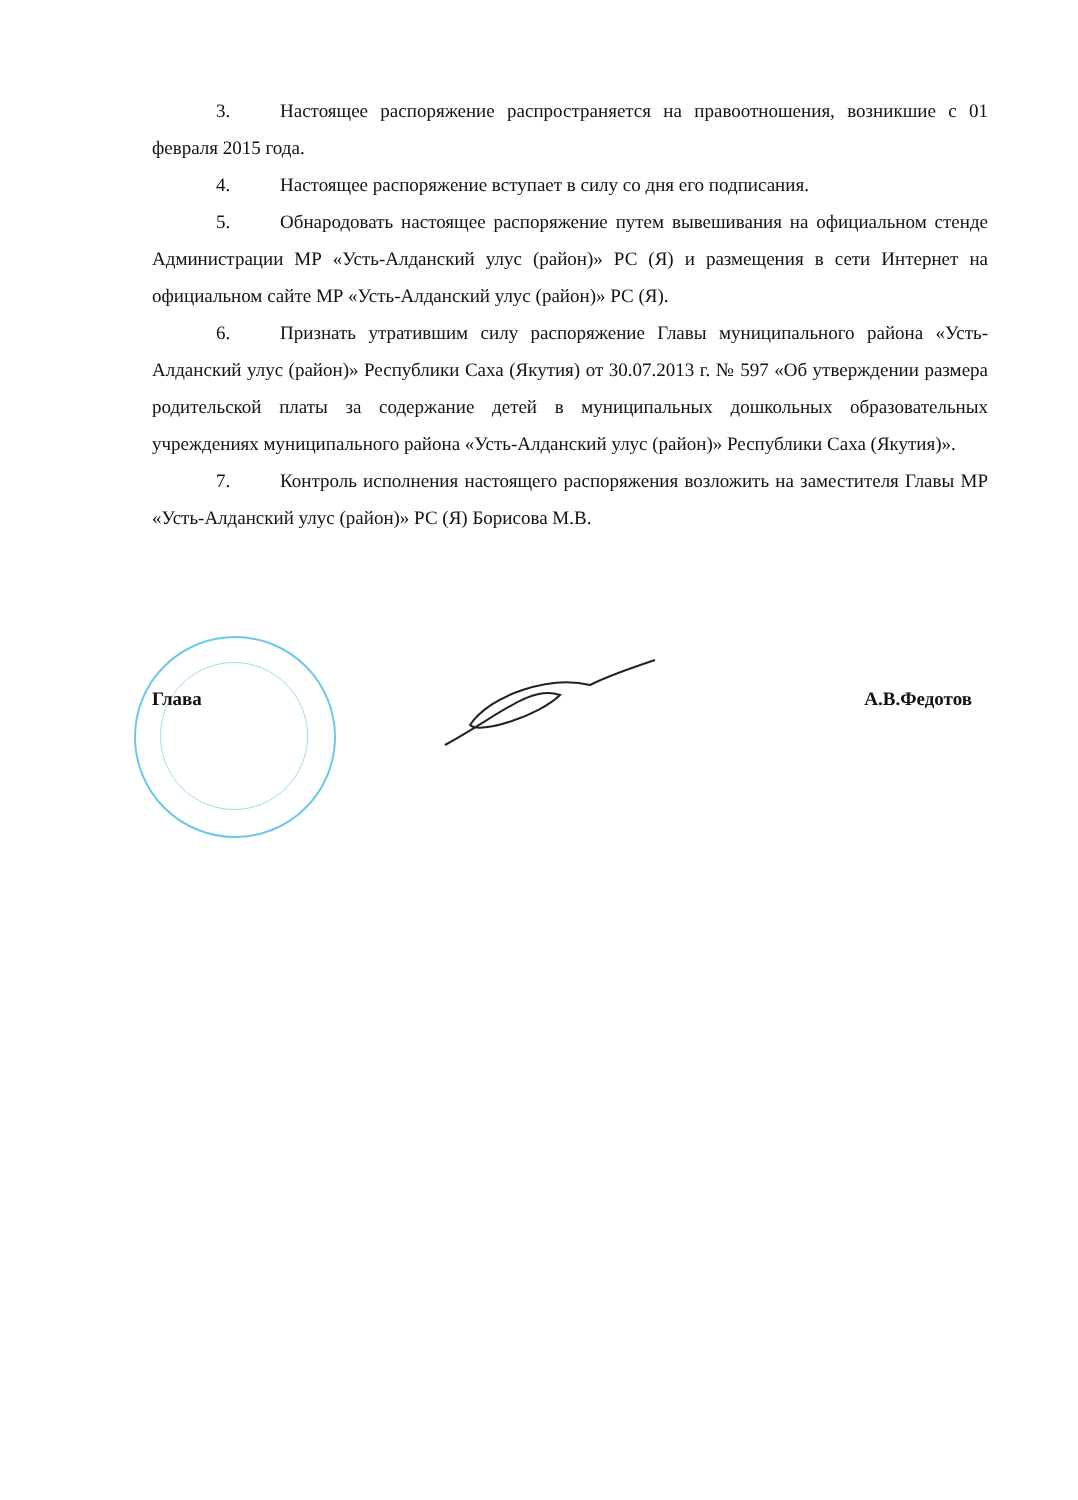3. Настоящее распоряжение распространяется на правоотношения, возникшие с 01 февраля 2015 года.
4. Настоящее распоряжение вступает в силу со дня его подписания.
5. Обнародовать настоящее распоряжение путем вывешивания на официальном стенде Администрации МР «Усть-Алданский улус (район)» РС (Я) и размещения в сети Интернет на официальном сайте МР «Усть-Алданский улус (район)» РС (Я).
6. Признать утратившим силу распоряжение Главы муниципального района «Усть-Алданский улус (район)» Республики Саха (Якутия) от 30.07.2013 г. № 597 «Об утверждении размера родительской платы за содержание детей в муниципальных дошкольных образовательных учреждениях муниципального района «Усть-Алданский улус (район)» Республики Саха (Якутия)».
7. Контроль исполнения настоящего распоряжения возложить на заместителя Главы МР «Усть-Алданский улус (район)» РС (Я) Борисова М.В.
Глава А.В.Федотов